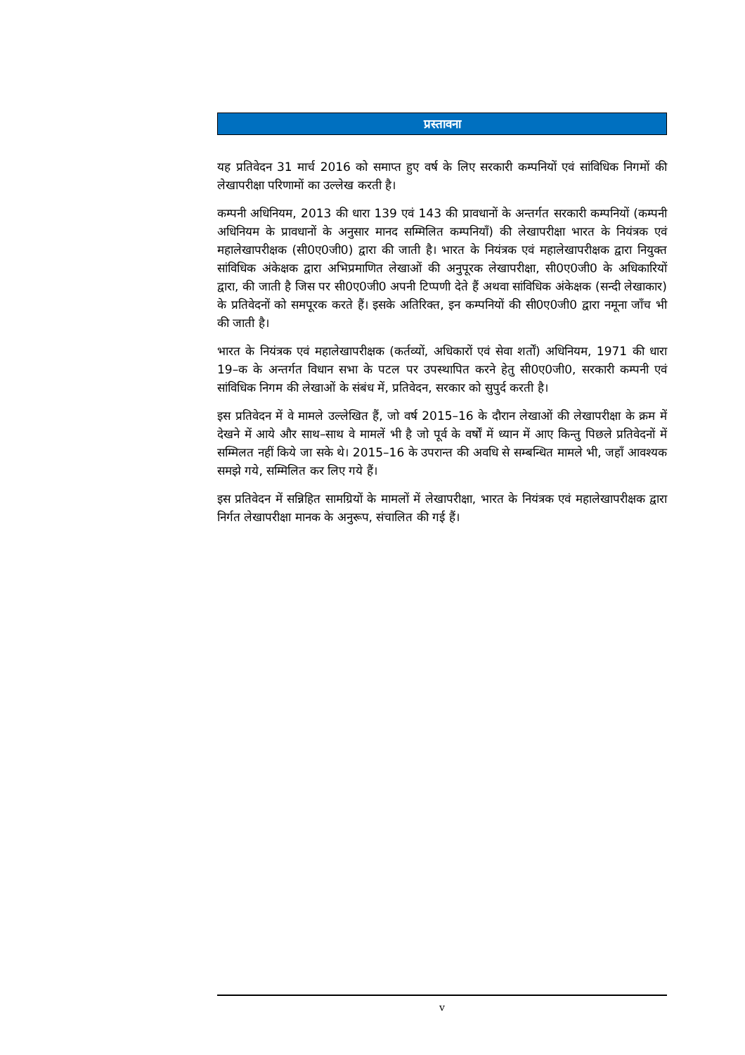प्रस्तावना
यह प्रतिवेदन 31 मार्च 2016 को समाप्त हुए वर्ष के लिए सरकारी कम्पनियों एवं सांविधिक निगमों की लेखापरीक्षा परिणामों का उल्लेख करती है।
कम्पनी अधिनियम, 2013 की धारा 139 एवं 143 की प्रावधानों के अन्तर्गत सरकारी कम्पनियों (कम्पनी अधिनियम के प्रावधानों के अनुसार मानद सम्मिलित कम्पनियाँ) की लेखापरीक्षा भारत के नियंत्रक एवं महालेखापरीक्षक (सी0ए0जी0) द्वारा की जाती है। भारत के नियंत्रक एवं महालेखापरीक्षक द्वारा नियुक्त सांविधिक अंकेक्षक द्वारा अभिप्रमाणित लेखाओं की अनुपूरक लेखापरीक्षा, सी0ए0जी0 के अधिकारियों द्वारा, की जाती है जिस पर सी0ए0जी0 अपनी टिप्पणी देते हैं अथवा सांविधिक अंकेक्षक (सन्दी लेखाकार) के प्रतिवेदनों को समपूरक करते हैं। इसके अतिरिक्त, इन कम्पनियों की सी0ए0जी0 द्वारा नमूना जाँच भी की जाती है।
भारत के नियंत्रक एवं महालेखापरीक्षक (कर्तव्यों, अधिकारों एवं सेवा शर्तों) अधिनियम, 1971 की धारा 19–क के अन्तर्गत विधान सभा के पटल पर उपस्थापित करने हेतु सी0ए0जी0, सरकारी कम्पनी एवं सांविधिक निगम की लेखाओं के संबंध में, प्रतिवेदन, सरकार को सुपुर्द करती है।
इस प्रतिवेदन में वे मामले उल्लेखित हैं, जो वर्ष 2015–16 के दौरान लेखाओं की लेखापरीक्षा के क्रम में देखने में आये और साथ–साथ वे मामलें भी है जो पूर्व के वर्षों में ध्यान में आए किन्तु पिछले प्रतिवेदनों में सम्मिलत नहीं किये जा सके थे। 2015–16 के उपरान्त की अवधि से सम्बन्धित मामले भी, जहाँ आवश्यक समझे गये, सम्मिलित कर लिए गये हैं।
इस प्रतिवेदन में सन्निहित सामग्रियों के मामलों में लेखापरीक्षा, भारत के नियंत्रक एवं महालेखापरीक्षक द्वारा निर्गत लेखापरीक्षा मानक के अनुरूप, संचालित की गई हैं।
v